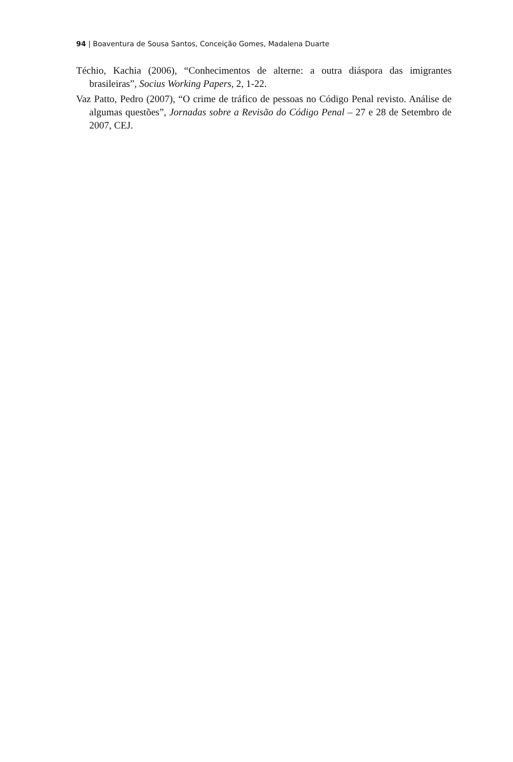94 | Boaventura de Sousa Santos, Conceição Gomes, Madalena Duarte
Téchio, Kachia (2006), “Conhecimentos de alterne: a outra diáspora das imigrantes brasileiras”, Socius Working Papers, 2, 1-22.
Vaz Patto, Pedro (2007), “O crime de tráfico de pessoas no Código Penal revisto. Análise de algumas questões”, Jornadas sobre a Revisão do Código Penal – 27 e 28 de Setembro de 2007, CEJ.